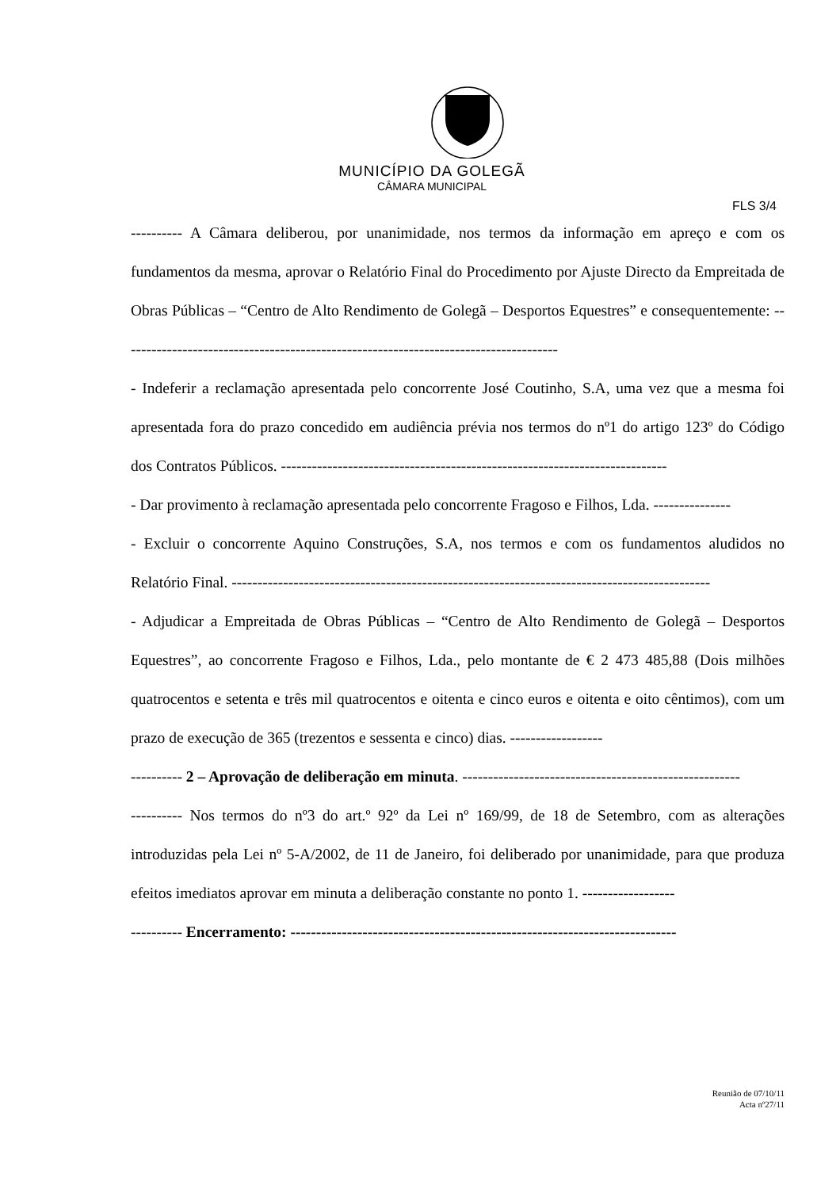MUNICÍPIO DA GOLEGÃ
CÂMARA MUNICIPAL
FLS 3/4
---------- A Câmara deliberou, por unanimidade, nos termos da informação em apreço e com os fundamentos da mesma, aprovar o Relatório Final do Procedimento por Ajuste Directo da Empreitada de Obras Públicas – “Centro de Alto Rendimento de Golegã – Desportos Equestres” e consequentemente: -------------------------------------------------------------------------------------
- Indeferir a reclamação apresentada pelo concorrente José Coutinho, S.A, uma vez que a mesma foi apresentada fora do prazo concedido em audiência prévia nos termos do nº1 do artigo 123º do Código dos Contratos Públicos. ---------------------------------------------------------------------------
- Dar provimento à reclamação apresentada pelo concorrente Fragoso e Filhos, Lda. ---------------
- Excluir o concorrente Aquino Construções, S.A, nos termos e com os fundamentos aludidos no Relatório Final. ---------------------------------------------------------------------------------------------
- Adjudicar a Empreitada de Obras Públicas – “Centro de Alto Rendimento de Golegã – Desportos Equestres”, ao concorrente Fragoso e Filhos, Lda., pelo montante de € 2 473 485,88 (Dois milhões quatrocentos e setenta e três mil quatrocentos e oitenta e cinco euros e oitenta e oito cêntimos), com um prazo de execução de 365 (trezentos e sessenta e cinco) dias. ------------------
---------- 2 – Aprovação de deliberação em minuta. ------------------------------------------------------
---------- Nos termos do nº3 do art.º 92º da Lei nº 169/99, de 18 de Setembro, com as alterações introduzidas pela Lei nº 5-A/2002, de 11 de Janeiro, foi deliberado por unanimidade, para que produza efeitos imediatos aprovar em minuta a deliberação constante no ponto 1. ------------------
---------- Encerramento: ---------------------------------------------------------------------------
Reunião de 07/10/11
Acta nº27/11